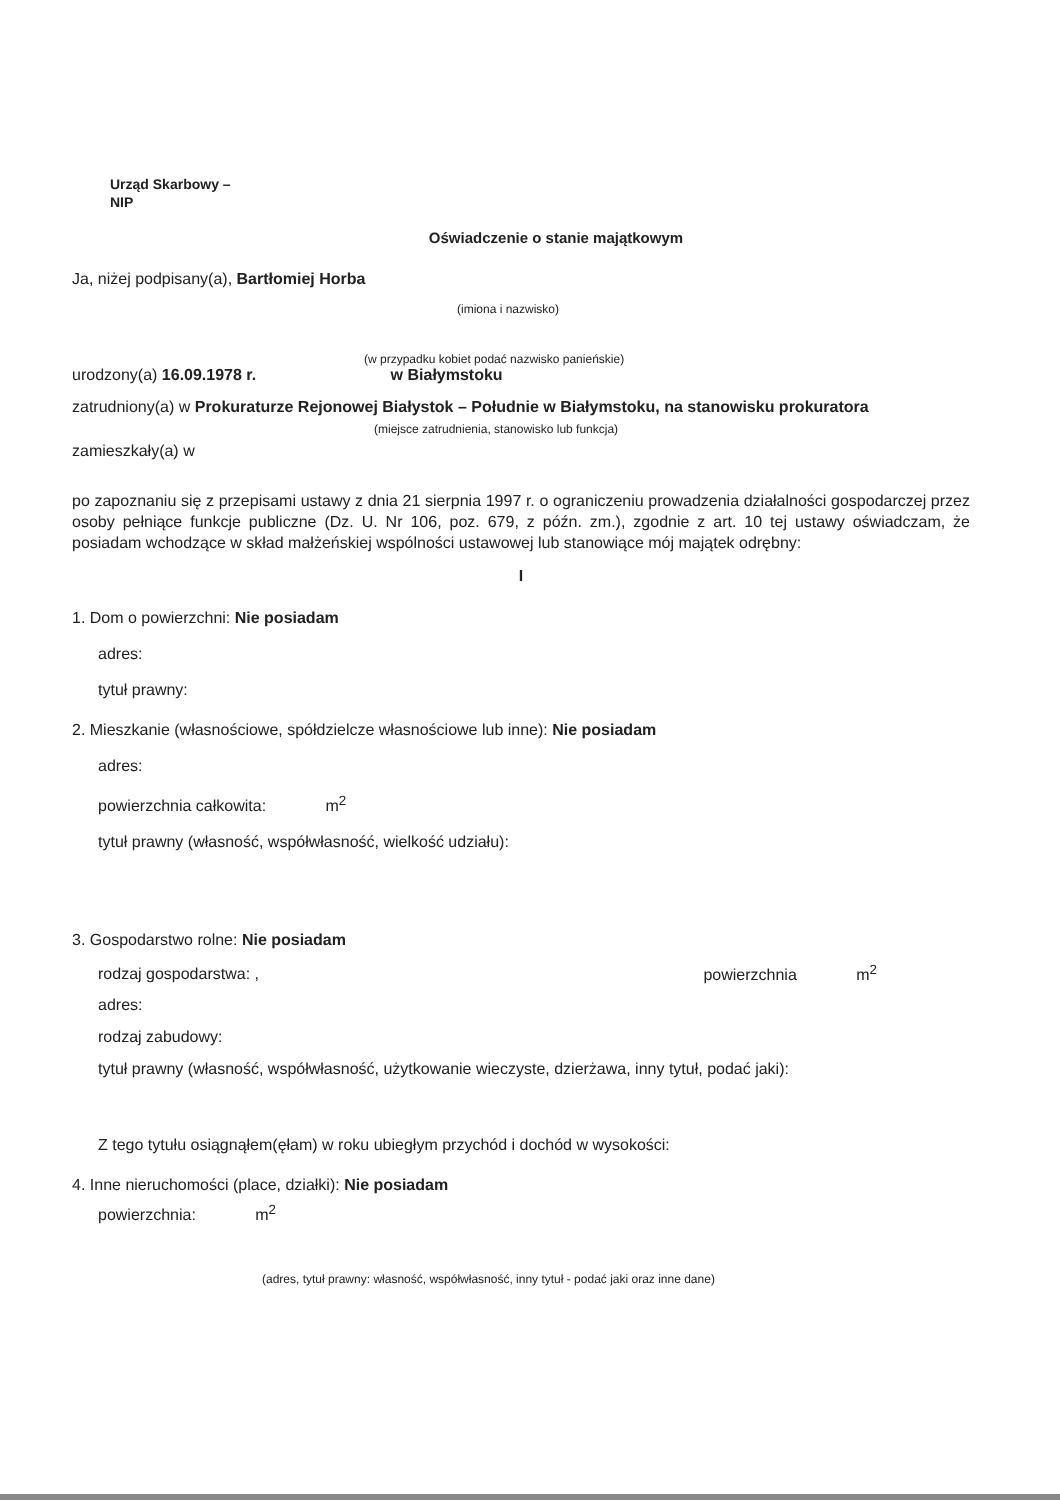Urząd Skarbowy –
NIP
Oświadczenie o stanie majątkowym
Ja, niżej podpisany(a), Bartłomiej Horba
(imiona i nazwisko)
(w przypadku kobiet podać nazwisko panieńskie)
urodzony(a) 16.09.1978 r. w Białymstoku
zatrudniony(a) w Prokuraturze Rejonowej Białystok – Południe w Białymstoku, na stanowisku prokuratora
(miejsce zatrudnienia, stanowisko lub funkcja)
zamieszkały(a) w
po zapoznaniu się z przepisami ustawy z dnia 21 sierpnia 1997 r. o ograniczeniu prowadzenia działalności gospodarczej przez osoby pełniące funkcje publiczne (Dz. U. Nr 106, poz. 679, z późn. zm.), zgodnie z art. 10 tej ustawy oświadczam, że posiadam wchodzące w skład małżeńskiej wspólności ustawowej lub stanowiące mój majątek odrębny:
I
1. Dom o powierzchni: Nie posiadam
adres:
tytuł prawny:
2. Mieszkanie (własnościowe, spółdzielcze własnościowe lub inne): Nie posiadam
adres:
powierzchnia całkowita: m<sup>2</sup>
tytuł prawny (własność, współwłasność, wielkość udziału):
3. Gospodarstwo rolne: Nie posiadam
rodzaj gospodarstwa: , powierzchnia m<sup>2</sup>
adres:
rodzaj zabudowy:
tytuł prawny (własność, współwłasność, użytkowanie wieczyste, dzierżawa, inny tytuł, podać jaki):
Z tego tytułu osiągnąłem(ęłam) w roku ubiegłym przychód i dochód w wysokości:
4. Inne nieruchomości (place, działki): Nie posiadam
powierzchnia: m<sup>2</sup>
(adres, tytuł prawny: własność, współwłasność, inny tytuł - podać jaki oraz inne dane)